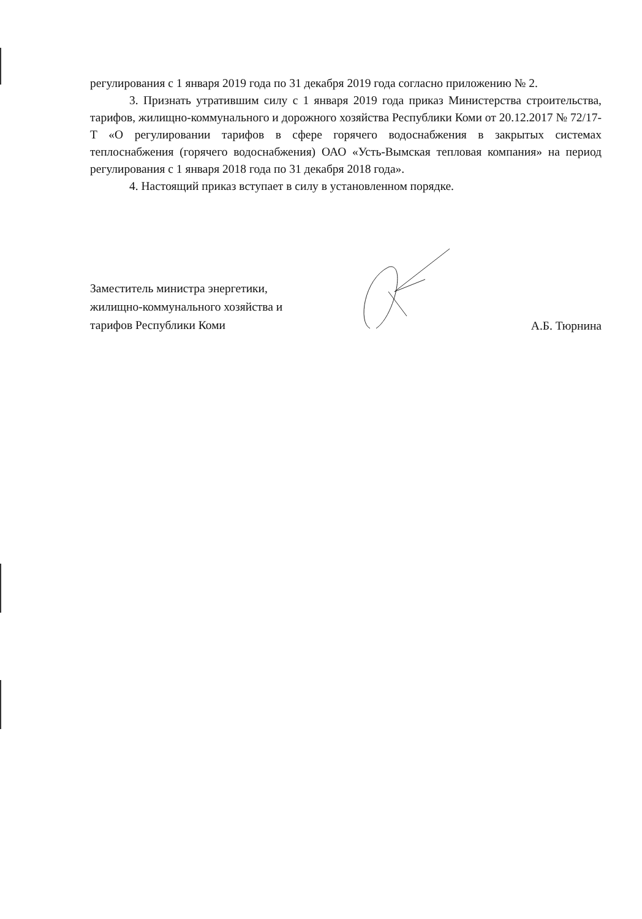регулирования с 1 января 2019 года по 31 декабря 2019 года согласно приложению № 2.
3. Признать утратившим силу с 1 января 2019 года приказ Министерства строительства, тарифов, жилищно-коммунального и дорожного хозяйства Республики Коми от 20.12.2017 № 72/17-Т «О регулировании тарифов в сфере горячего водоснабжения в закрытых системах теплоснабжения (горячего водоснабжения) ОАО «Усть-Вымская тепловая компания» на период регулирования с 1 января 2018 года по 31 декабря 2018 года».
4. Настоящий приказ вступает в силу в установленном порядке.
Заместитель министра энергетики,
жилищно-коммунального хозяйства и
тарифов Республики Коми
А.Б. Тюрнина